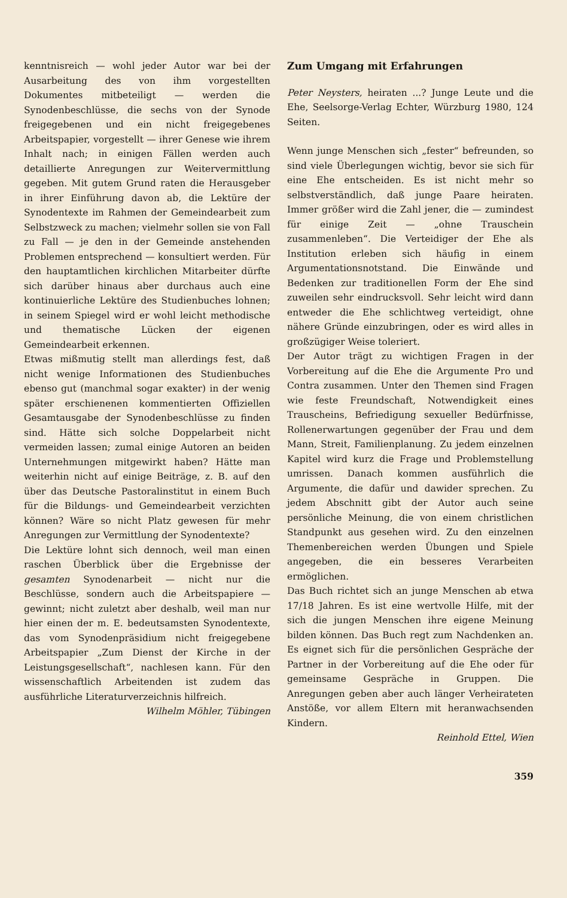kenntnisreich — wohl jeder Autor war bei der Ausarbeitung des von ihm vorgestellten Dokumentes mitbeteiligt — werden die Synodenbeschlüsse, die sechs von der Synode freigegebenen und ein nicht freigegebenes Arbeitspapier, vorgestellt — ihrer Genese wie ihrem Inhalt nach; in einigen Fällen werden auch detaillierte Anregungen zur Weitervermittlung gegeben. Mit gutem Grund raten die Herausgeber in ihrer Einführung davon ab, die Lektüre der Synodentexte im Rahmen der Gemeindearbeit zum Selbstzweck zu machen; vielmehr sollen sie von Fall zu Fall — je den in der Gemeinde anstehenden Problemen entsprechend — konsultiert werden. Für den hauptamtlichen kirchlichen Mitarbeiter dürfte sich darüber hinaus aber durchaus auch eine kontinuierliche Lektüre des Studienbuches lohnen; in seinem Spiegel wird er wohl leicht methodische und thematische Lücken der eigenen Gemeindearbeit erkennen.
Etwas mißmutig stellt man allerdings fest, daß nicht wenige Informationen des Studienbuches ebenso gut (manchmal sogar exakter) in der wenig später erschienenen kommentierten Offiziellen Gesamtausgabe der Synodenbeschlüsse zu finden sind. Hätte sich solche Doppelarbeit nicht vermeiden lassen; zumal einige Autoren an beiden Unternehmungen mitgewirkt haben? Hätte man weiterhin nicht auf einige Beiträge, z. B. auf den über das Deutsche Pastoralinstitut in einem Buch für die Bildungs- und Gemeindearbeit verzichten können? Wäre so nicht Platz gewesen für mehr Anregungen zur Vermittlung der Synodentexte?
Die Lektüre lohnt sich dennoch, weil man einen raschen Überblick über die Ergebnisse der gesamten Synodenarbeit — nicht nur die Beschlüsse, sondern auch die Arbeitspapiere — gewinnt; nicht zuletzt aber deshalb, weil man nur hier einen der m. E. bedeutsamsten Synodentexte, das vom Synodenpräsidium nicht freigegebene Arbeitspapier „Zum Dienst der Kirche in der Leistungsgesellschaft“, nachlesen kann. Für den wissenschaftlich Arbeitenden ist zudem das ausführliche Literaturverzeichnis hilfreich. Wilhelm Möhler, Tübingen
Zum Umgang mit Erfahrungen
Peter Neysters, heiraten ...? Junge Leute und die Ehe, Seelsorge-Verlag Echter, Würzburg 1980, 124 Seiten.
Wenn junge Menschen sich „fester“ befreunden, so sind viele Überlegungen wichtig, bevor sie sich für eine Ehe entscheiden. Es ist nicht mehr so selbstverständlich, daß junge Paare heiraten. Immer größer wird die Zahl jener, die — zumindest für einige Zeit — „ohne Trauschein zusammenleben“. Die Verteidiger der Ehe als Institution erleben sich häufig in einem Argumentationsnotstand. Die Einwände und Bedenken zur traditionellen Form der Ehe sind zuweilen sehr eindrucksvoll. Sehr leicht wird dann entweder die Ehe schlichtweg verteidigt, ohne nähere Gründe einzubringen, oder es wird alles in großzügiger Weise toleriert.
Der Autor trägt zu wichtigen Fragen in der Vorbereitung auf die Ehe die Argumente Pro und Contra zusammen. Unter den Themen sind Fragen wie feste Freundschaft, Notwendigkeit eines Trauscheins, Befriedigung sexueller Bedürfnisse, Rollenerwartungen gegenüber der Frau und dem Mann, Streit, Familienplanung. Zu jedem einzelnen Kapitel wird kurz die Frage und Problemstellung umrissen. Danach kommen ausführlich die Argumente, die dafür und dawider sprechen. Zu jedem Abschnitt gibt der Autor auch seine persönliche Meinung, die von einem christlichen Standpunkt aus gesehen wird. Zu den einzelnen Themenbereichen werden Übungen und Spiele angegeben, die ein besseres Verarbeiten ermöglichen.
Das Buch richtet sich an junge Menschen ab etwa 17/18 Jahren. Es ist eine wertvolle Hilfe, mit der sich die jungen Menschen ihre eigene Meinung bilden können. Das Buch regt zum Nachdenken an. Es eignet sich für die persönlichen Gespräche der Partner in der Vorbereitung auf die Ehe oder für gemeinsame Gespräche in Gruppen. Die Anregungen geben aber auch länger Verheirateten Anstöße, vor allem Eltern mit heranwachsenden Kindern.
Reinhold Ettel, Wien
359